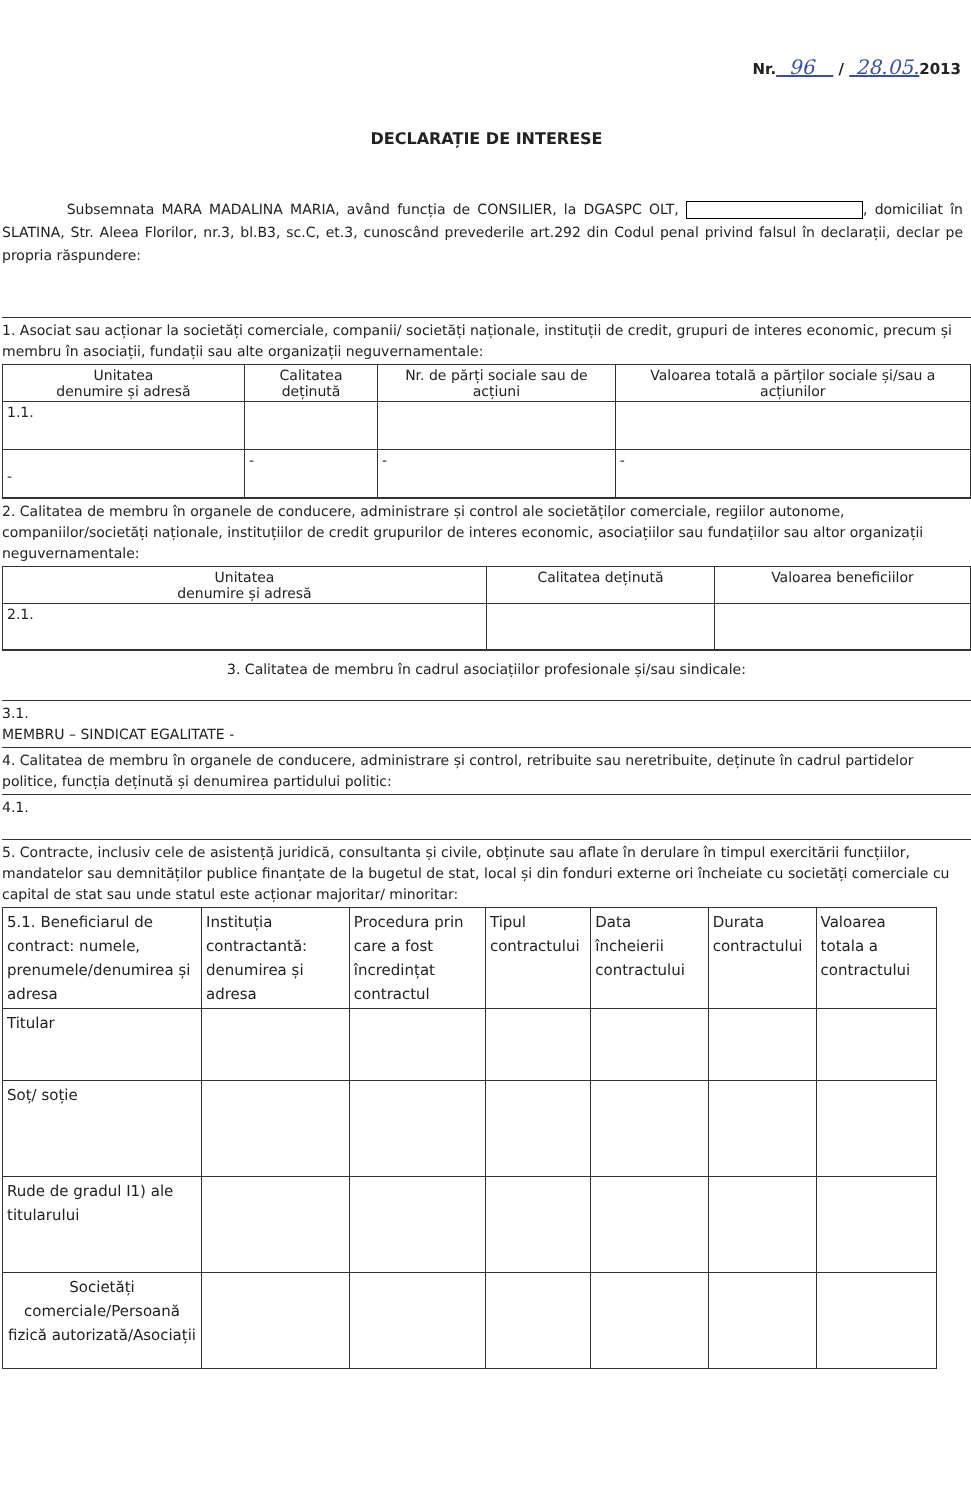Nr. 96 / 28.05. 2013
DECLARAȚIE DE INTERESE
Subsemnata MARA MADALINA MARIA, având funcția de CONSILIER, la DGASPC OLT, , domiciliat în SLATINA, Str. Aleea Florilor, nr.3, bl.B3, sc.C, et.3, cunoscând prevederile art.292 din Codul penal privind falsul în declarații, declar pe propria răspundere:
1. Asociat sau acționar la societăți comerciale, companii/ societăți naționale, instituții de credit, grupuri de interes economic, precum și membru în asociații, fundații sau alte organizații neguvernamentale:
| Unitatea denumire și adresă | Calitatea deținută | Nr. de părți sociale sau de acțiuni | Valoarea totală a părților sociale și/sau a acțiunilor |
| --- | --- | --- | --- |
| 1.1. | | | |
| - | - | - | - |
2. Calitatea de membru în organele de conducere, administrare și control ale societăților comerciale, regiilor autonome, companiilor/societăți naționale, instituțiilor de credit grupurilor de interes economic, asociațiilor sau fundațiilor sau altor organizații neguvernamentale:
| Unitatea denumire și adresă | Calitatea deținută | Valoarea beneficiilor |
| --- | --- | --- |
| 2.1. | | |
3. Calitatea de membru în cadrul asociațiilor profesionale și/sau sindicale:
3.1.
MEMBRU – SINDICAT EGALITATE -
4. Calitatea de membru în organele de conducere, administrare și control, retribuite sau neretribuite, deținute în cadrul partidelor politice, funcția deținută și denumirea partidului politic:
4.1.
5. Contracte, inclusiv cele de asistență juridică, consultanta și civile, obținute sau aflate în derulare în timpul exercitării funcțiilor, mandatelor sau demnităților publice finanțate de la bugetul de stat, local și din fonduri externe ori încheiate cu societăți comerciale cu capital de stat sau unde statul este acționar majoritar/ minoritar:
| 5.1. Beneficiarul de contract: numele, prenumele/denumirea și adresa | Instituția contractantă: denumirea și adresa | Procedura prin care a fost încredințat contractul | Tipul contractului | Data încheierii contractului | Durata contractului | Valoarea totala a contractului |
| --- | --- | --- | --- | --- | --- | --- |
| Titular | | | | | | |
| Soț/ soție | | | | | | |
| Rude de gradul I1) ale titularului | | | | | | |
| Societăți comerciale/Persoană fizică autorizată/Asociații | | | | | | |